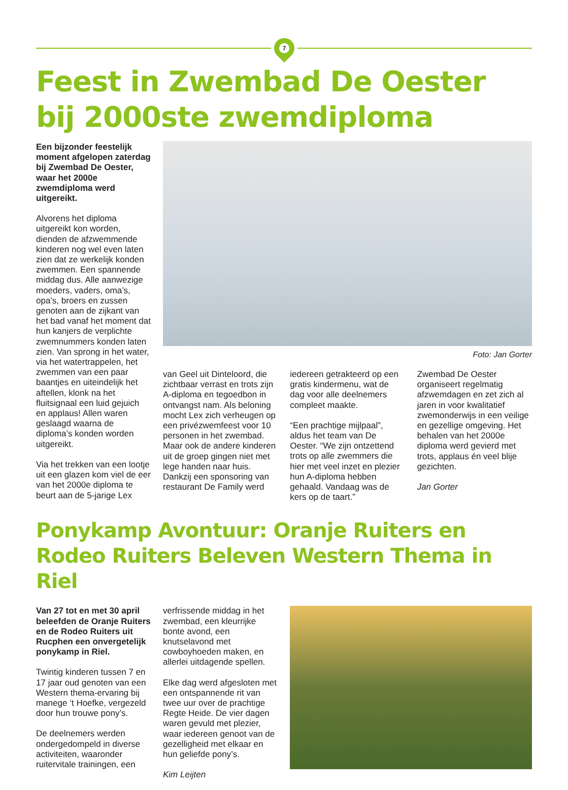7
Feest in Zwembad De Oester bij 2000ste zwemdiploma
Een bijzonder feestelijk moment afgelopen zaterdag bij Zwembad De Oester, waar het 2000e zwemdiploma werd uitgereikt.
Alvorens het diploma uitgereikt kon worden, dienden de afzwemmende kinderen nog wel even laten zien dat ze werkelijk konden zwemmen. Een spannende middag dus. Alle aanwezige moeders, vaders, oma’s, opa’s, broers en zussen genoten aan de zijkant van het bad vanaf het moment dat hun kanjers de verplichte zwemnummers konden laten zien. Van sprong in het water, via het watertrappelen, het zwemmen van een paar baantjes en uiteindelijk het aftellen, klonk na het fluitsignaal een luid gejuich en applaus! Allen waren geslaagd waarna de diploma’s konden worden uitgereikt.
Via het trekken van een lootje uit een glazen kom viel de eer van het 2000e diploma te beurt aan de 5-jarige Lex
Foto: Jan Gorter
van Geel uit Dinteloord, die zichtbaar verrast en trots zijn A-diploma en tegoedbon in ontvangst nam. Als beloning mocht Lex zich verheugen op een privézwemfeest voor 10 personen in het zwembad. Maar ook de andere kinderen uit de groep gingen niet met lege handen naar huis. Dankzij een sponsoring van restaurant De Family werd
iedereen getrakteerd op een gratis kindermenu, wat de dag voor alle deelnemers compleet maakte.
“Een prachtige mijlpaal”, aldus het team van De Oester. “We zijn ontzettend trots op alle zwemmers die hier met veel inzet en plezier hun A-diploma hebben gehaald. Vandaag was de kers op de taart.”
Zwembad De Oester organiseert regelmatig afzwemdagen en zet zich al jaren in voor kwalitatief zwemonderwijs in een veilige en gezellige omgeving. Het behalen van het 2000e diploma werd gevierd met trots, applaus én veel blije gezichten.
Jan Gorter
Ponykamp Avontuur: Oranje Ruiters en Rodeo Ruiters Beleven Western Thema in Riel
Van 27 tot en met 30 april beleefden de Oranje Ruiters en de Rodeo Ruiters uit Rucphen een onvergetelijk ponykamp in Riel.
Twintig kinderen tussen 7 en 17 jaar oud genoten van een Western thema-ervaring bij manege ‘t Hoefke, vergezeld door hun trouwe pony’s.
De deelnemers werden ondergedompeld in diverse activiteiten, waaronder ruitervitale trainingen, een
verfrissende middag in het zwembad, een kleurrijke bonte avond, een knutselavond met cowboyhoeden maken, en allerlei uitdagende spellen.
Elke dag werd afgesloten met een ontspannende rit van twee uur over de prachtige Regte Heide. De vier dagen waren gevuld met plezier, waar iedereen genoot van de gezelligheid met elkaar en hun geliefde pony’s.
Kim Leijten